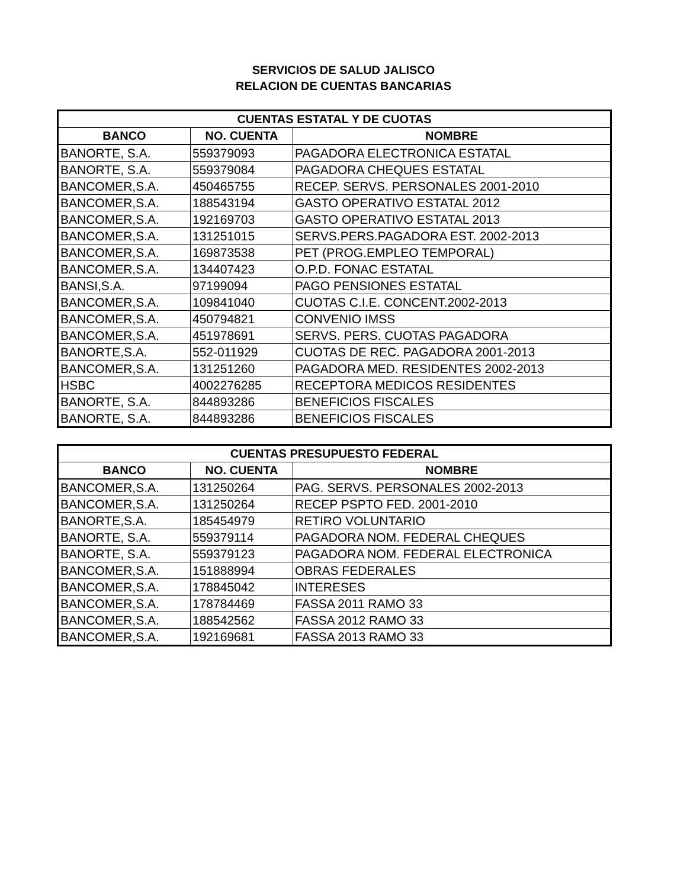SERVICIOS DE SALUD JALISCO
RELACION DE CUENTAS BANCARIAS
| CUENTAS ESTATAL Y DE CUOTAS | | |
| --- | --- | --- |
| BANCO | NO. CUENTA | NOMBRE |
| BANORTE, S.A. | 559379093 | PAGADORA ELECTRONICA ESTATAL |
| BANORTE, S.A. | 559379084 | PAGADORA CHEQUES ESTATAL |
| BANCOMER,S.A. | 450465755 | RECEP. SERVS. PERSONALES 2001-2010 |
| BANCOMER,S.A. | 188543194 | GASTO OPERATIVO ESTATAL 2012 |
| BANCOMER,S.A. | 192169703 | GASTO OPERATIVO ESTATAL 2013 |
| BANCOMER,S.A. | 131251015 | SERVS.PERS.PAGADORA EST. 2002-2013 |
| BANCOMER,S.A. | 169873538 | PET (PROG.EMPLEO TEMPORAL) |
| BANCOMER,S.A. | 134407423 | O.P.D. FONAC ESTATAL |
| BANSI,S.A. | 97199094 | PAGO PENSIONES ESTATAL |
| BANCOMER,S.A. | 109841040 | CUOTAS C.I.E. CONCENT.2002-2013 |
| BANCOMER,S.A. | 450794821 | CONVENIO IMSS |
| BANCOMER,S.A. | 451978691 | SERVS. PERS. CUOTAS PAGADORA |
| BANORTE,S.A. | 552-011929 | CUOTAS DE REC. PAGADORA 2001-2013 |
| BANCOMER,S.A. | 131251260 | PAGADORA MED. RESIDENTES 2002-2013 |
| HSBC | 4002276285 | RECEPTORA MEDICOS RESIDENTES |
| BANORTE, S.A. | 844893286 | BENEFICIOS FISCALES |
| BANORTE, S.A. | 844893286 | BENEFICIOS FISCALES |
| CUENTAS PRESUPUESTO FEDERAL | | |
| --- | --- | --- |
| BANCO | NO. CUENTA | NOMBRE |
| BANCOMER,S.A. | 131250264 | PAG. SERVS. PERSONALES 2002-2013 |
| BANCOMER,S.A. | 131250264 | RECEP PSPTO FED. 2001-2010 |
| BANORTE,S.A. | 185454979 | RETIRO VOLUNTARIO |
| BANORTE, S.A. | 559379114 | PAGADORA NOM. FEDERAL CHEQUES |
| BANORTE, S.A. | 559379123 | PAGADORA NOM. FEDERAL ELECTRONICA |
| BANCOMER,S.A. | 151888994 | OBRAS FEDERALES |
| BANCOMER,S.A. | 178845042 | INTERESES |
| BANCOMER,S.A. | 178784469 | FASSA 2011 RAMO 33 |
| BANCOMER,S.A. | 188542562 | FASSA 2012 RAMO 33 |
| BANCOMER,S.A. | 192169681 | FASSA 2013 RAMO 33 |